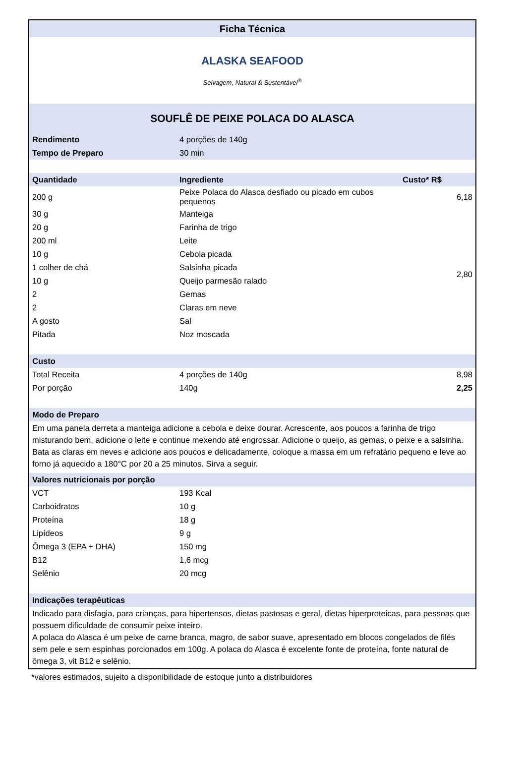| Ficha Técnica | | |
| ALASKA SEAFOOD Selvagem, Natural & Sustentável<sup>®</sup> | | |
| SOUFLÊ DE PEIXE POLACA DO ALASCA | | |
| Rendimento | 4 porções de 140g | |
| Tempo de Preparo | 30 min | |
| Quantidade | Ingrediente | Custo* R$ |
| 200 g | Peixe Polaca do Alasca desfiado ou picado em cubos pequenos | 6,18 |
| 30 g | Manteiga | 2,80 |
| 20 g | Farinha de trigo | |
| 200 ml | Leite | |
| 10 g | Cebola picada | |
| 1 colher de chá | Salsinha picada | |
| 10 g | Queijo parmesão ralado | |
| 2 | Gemas | |
| 2 | Claras em neve | |
| A gosto | Sal | |
| Pitada | Noz moscada | |
| Custo | | |
| Total Receita | 4 porções de 140g | 8,98 |
| Por porção | 140g | 2,25 |
| Modo de Preparo | | |
| Em uma panela derreta a manteiga adicione a cebola e deixe dourar. Acrescente, aos poucos a farinha de trigo misturando bem, adicione o leite e continue mexendo até engrossar. Adicione o queijo, as gemas, o peixe e a salsinha. Bata as claras em neves e adicione aos poucos e delicadamente, coloque a massa em um refratário pequeno e leve ao forno já aquecido a 180°C por 20 a 25 minutos. Sirva a seguir. | | |
| Valores nutricionais por porção | | |
| VCT | 193 Kcal | |
| Carboidratos | 10 g | |
| Proteína | 18 g | |
| Lipídeos | 9 g | |
| Ômega 3 (EPA + DHA) | 150 mg | |
| B12 | 1,6 mcg | |
| Selênio | 20 mcg | |
| Indicações terapêuticas | | |
| Indicado para disfagia, para crianças, para hipertensos, dietas pastosas e geral, dietas hiperproteicas, para pessoas que possuem dificuldade de consumir peixe inteiro. A polaca do Alasca é um peixe de carne branca, magro, de sabor suave, apresentado em blocos congelados de filés sem pele e sem espinhas porcionados em 100g. A polaca do Alasca é excelente fonte de proteína, fonte natural de ômega 3, vit B12 e selênio. | | |
*valores estimados, sujeito a disponibilidade de estoque junto a distribuidores